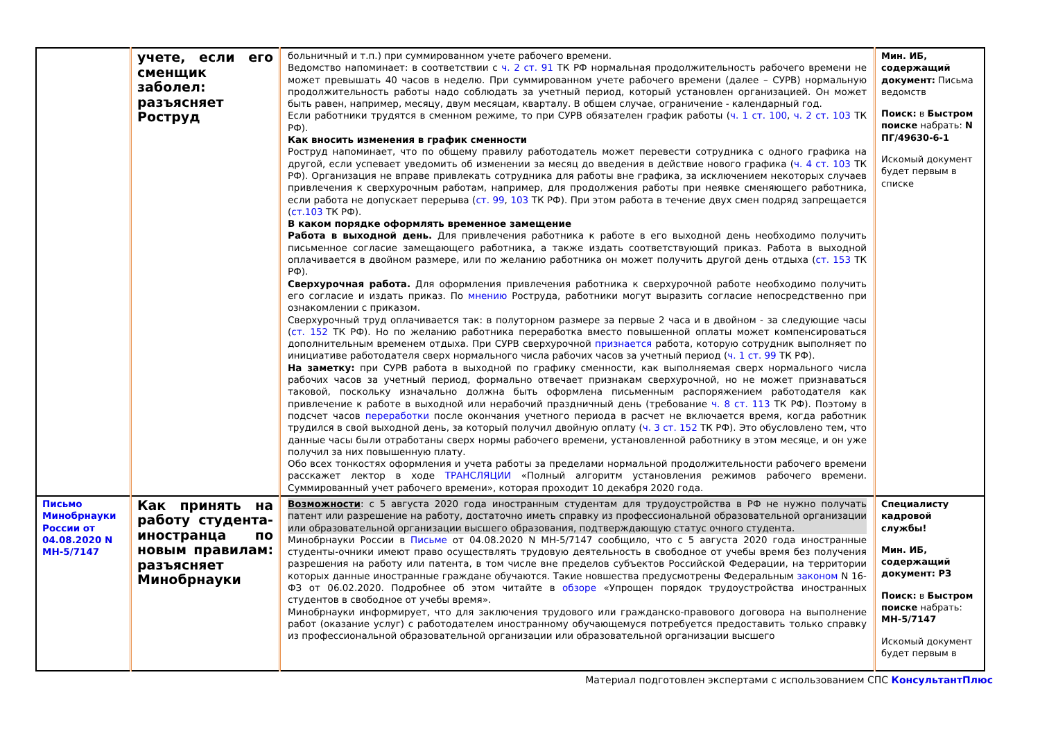| | учете, если его сменщик заболел: разъясняет Роструд | больничный и т.п.) при суммированном учете рабочего времени. Ведомство напоминает: в соответствии с ч. 2 ст. 91 ТК РФ нормальная продолжительность рабочего времени не может превышать 40 часов в неделю. При суммированном учете рабочего времени (далее – СУРВ) нормальную продолжительность работы надо соблюдать за учетный период, который установлен организацией. Он может быть равен, например, месяцу, двум месяцам, кварталу. В общем случае, ограничение - календарный год. Если работники трудятся в сменном режиме, то при СУРВ обязателен график работы ( ч. 1 ст. 100 , ч. 2 ст. 103 ТК РФ). Как вносить изменения в график сменности Роструд напоминает, что по общему правилу работодатель может перевести сотрудника с одного графика на другой, если успевает уведомить об изменении за месяц до введения в действие нового графика ( ч. 4 ст. 103 ТК РФ). Организация не вправе привлекать сотрудника для работы вне графика, за исключением некоторых случаев привлечения к сверхурочным работам, например, для продолжения работы при неявке сменяющего работника, если работа не допускает перерыва ( ст. 99 , 103 ТК РФ). При этом работа в течение двух смен подряд запрещается ( ст.103 ТК РФ). В каком порядке оформлять временное замещение Работа в выходной день. Для привлечения работника к работе в его выходной день необходимо получить письменное согласие замещающего работника, а также издать соответствующий приказ. Работа в выходной оплачивается в двойном размере, или по желанию работника он может получить другой день отдыха ( ст. 153 ТК РФ). Сверхурочная работа. Для оформления привлечения работника к сверхурочной работе необходимо получить его согласие и издать приказ. По мнению Роструда, работники могут выразить согласие непосредственно при ознакомлении с приказом. Сверхурочный труд оплачивается так: в полуторном размере за первые 2 часа и в двойном - за следующие часы ( ст. 152 ТК РФ). Но по желанию работника переработка вместо повышенной оплаты может компенсироваться дополнительным временем отдыха. При СУРВ сверхурочной признается работа, которую сотрудник выполняет по инициативе работодателя сверх нормального числа рабочих часов за учетный период ( ч. 1 ст. 99 ТК РФ). На заметку: при СУРВ работа в выходной по графику сменности, как выполняемая сверх нормального числа рабочих часов за учетный период, формально отвечает признакам сверхурочной, но не может признаваться таковой, поскольку изначально должна быть оформлена письменным распоряжением работодателя как привлечение к работе в выходной или нерабочий праздничный день (требование ч. 8 ст. 113 ТК РФ). Поэтому в подсчет часов переработки после окончания учетного периода в расчет не включается время, когда работник трудился в свой выходной день, за который получил двойную оплату ( ч. 3 ст. 152 ТК РФ). Это обусловлено тем, что данные часы были отработаны сверх нормы рабочего времени, установленной работнику в этом месяце, и он уже получил за них повышенную плату. Обо всех тонкостях оформления и учета работы за пределами нормальной продолжительности рабочего времени расскажет лектор в ходе ТРАНСЛЯЦИИ «Полный алгоритм установления режимов рабочего времени. Суммированный учет рабочего времени», которая проходит 10 декабря 2020 года. | Мин. ИБ, содержащий документ: Письма ведомств Поиск: в Быстром поиске набрать: N ПГ/49630-6-1 Искомый документ будет первым в списке |
| Письмо Минобрнауки России от 04.08.2020 N МН-5/7147 | Как принять на работу студента-иностранца по новым правилам: разъясняет Минобрнауки | Возможности : с 5 августа 2020 года иностранным студентам для трудоустройства в РФ не нужно получать патент или разрешение на работу, достаточно иметь справку из профессиональной образовательной организации или образовательной организации высшего образования, подтверждающую статус очного студента. Минобрнауки России в Письме от 04.08.2020 N МН-5/7147 сообщило, что с 5 августа 2020 года иностранные студенты-очники имеют право осуществлять трудовую деятельность в свободное от учебы время без получения разрешения на работу или патента, в том числе вне пределов субъектов Российской Федерации, на территории которых данные иностранные граждане обучаются. Такие новшества предусмотрены Федеральным законом N 16-ФЗ от 06.02.2020. Подробнее об этом читайте в обзоре «Упрощен порядок трудоустройства иностранных студентов в свободное от учебы время». Минобрнауки информирует, что для заключения трудового или гражданско-правового договора на выполнение работ (оказание услуг) с работодателем иностранному обучающемуся потребуется предоставить только справку из профессиональной образовательной организации или образовательной организации высшего | Специалисту кадровой службы! Мин. ИБ, содержащий документ: РЗ Поиск: в Быстром поиске набрать: МН-5/7147 Искомый документ будет первым в |
Материал подготовлен экспертами с использованием СПС КонсультантПлюс